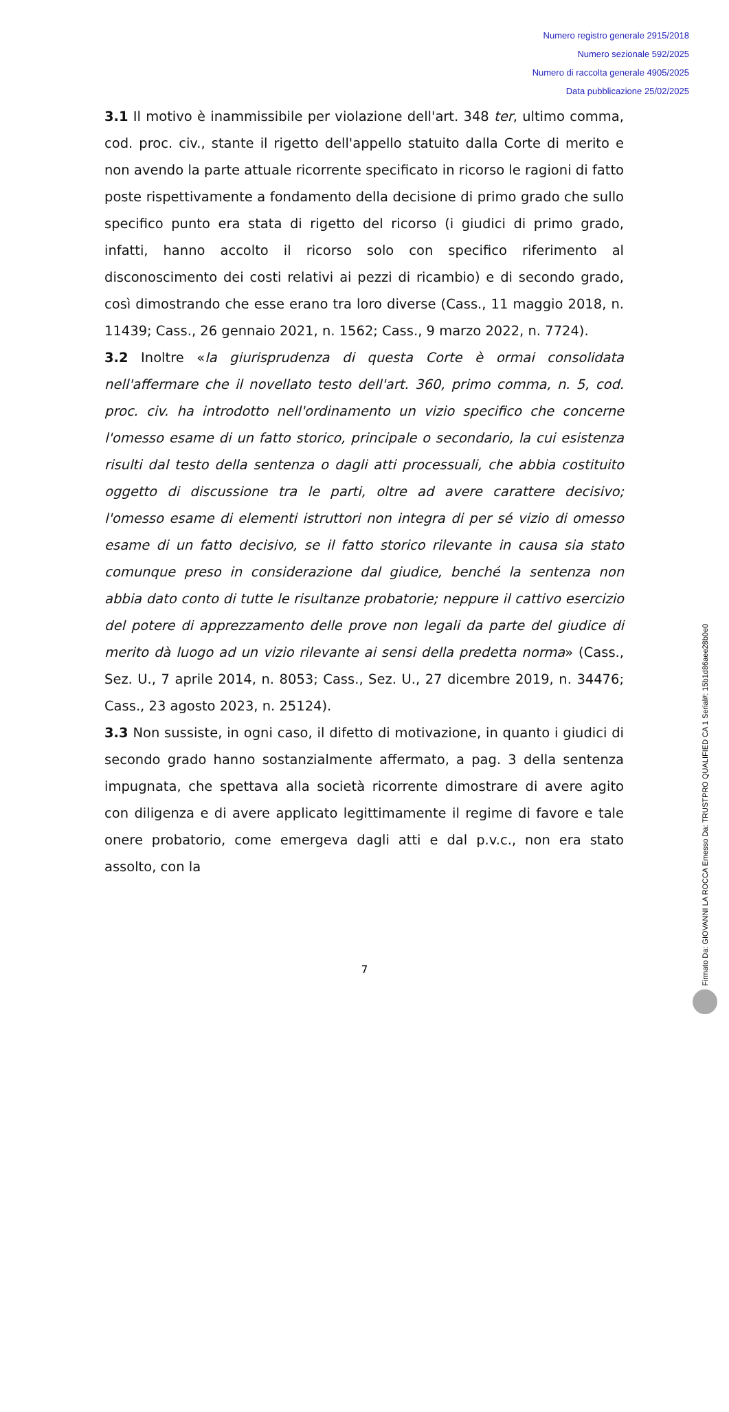Numero registro generale 2915/2018
Numero sezionale 592/2025
Numero di raccolta generale 4905/2025
Data pubblicazione 25/02/2025
3.1 Il motivo è inammissibile per violazione dell'art. 348 ter, ultimo comma, cod. proc. civ., stante il rigetto dell'appello statuito dalla Corte di merito e non avendo la parte attuale ricorrente specificato in ricorso le ragioni di fatto poste rispettivamente a fondamento della decisione di primo grado che sullo specifico punto era stata di rigetto del ricorso (i giudici di primo grado, infatti, hanno accolto il ricorso solo con specifico riferimento al disconoscimento dei costi relativi ai pezzi di ricambio) e di secondo grado, così dimostrando che esse erano tra loro diverse (Cass., 11 maggio 2018, n. 11439; Cass., 26 gennaio 2021, n. 1562; Cass., 9 marzo 2022, n. 7724).
3.2 Inoltre «la giurisprudenza di questa Corte è ormai consolidata nell'affermare che il novellato testo dell'art. 360, primo comma, n. 5, cod. proc. civ. ha introdotto nell'ordinamento un vizio specifico che concerne l'omesso esame di un fatto storico, principale o secondario, la cui esistenza risulti dal testo della sentenza o dagli atti processuali, che abbia costituito oggetto di discussione tra le parti, oltre ad avere carattere decisivo; l'omesso esame di elementi istruttori non integra di per sé vizio di omesso esame di un fatto decisivo, se il fatto storico rilevante in causa sia stato comunque preso in considerazione dal giudice, benché la sentenza non abbia dato conto di tutte le risultanze probatorie; neppure il cattivo esercizio del potere di apprezzamento delle prove non legali da parte del giudice di merito dà luogo ad un vizio rilevante ai sensi della predetta norma» (Cass., Sez. U., 7 aprile 2014, n. 8053; Cass., Sez. U., 27 dicembre 2019, n. 34476; Cass., 23 agosto 2023, n. 25124).
3.3 Non sussiste, in ogni caso, il difetto di motivazione, in quanto i giudici di secondo grado hanno sostanzialmente affermato, a pag. 3 della sentenza impugnata, che spettava alla società ricorrente dimostrare di avere agito con diligenza e di avere applicato legittimamente il regime di favore e tale onere probatorio, come emergeva dagli atti e dal p.v.c., non era stato assolto, con la
7
Firmato Da: GIOVANNI LA ROCCA Emesso Da: TRUSTPRO QUALIFIED CA 1 Serial#: 15b1d86aee28b0e0